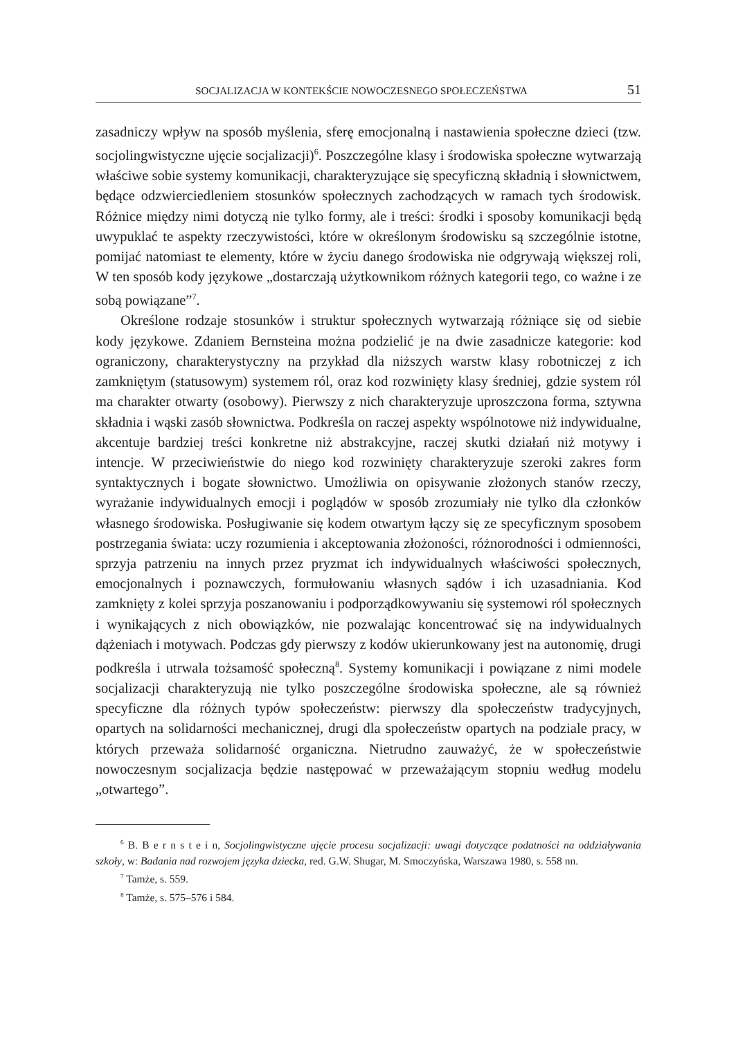SOCJALIZACJA W KONTEKŚCIE NOWOCZESNEGO SPOŁECZEŃSTWA 51
zasadniczy wpływ na sposób myślenia, sferę emocjonalną i nastawienia społeczne dzieci (tzw. socjolingwistyczne ujęcie socjalizacji)<sup>6</sup>. Poszczególne klasy i środowiska społeczne wytwarzają właściwe sobie systemy komunikacji, charakteryzujące się specyficzną składnią i słownictwem, będące odzwierciedleniem stosunków społecznych zachodzących w ramach tych środowisk. Różnice między nimi dotyczą nie tylko formy, ale i treści: środki i sposoby komunikacji będą uwypuklać te aspekty rzeczywistości, które w określonym środowisku są szczególnie istotne, pomijać natomiast te elementy, które w życiu danego środowiska nie odgrywają większej roli, W ten sposób kody językowe „dostarczają użytkownikom różnych kategorii tego, co ważne i ze sobą powiązane”<sup>7</sup>.
Określone rodzaje stosunków i struktur społecznych wytwarzają różniące się od siebie kody językowe. Zdaniem Bernsteina można podzielić je na dwie zasadnicze kategorie: kod ograniczony, charakterystyczny na przykład dla niższych warstw klasy robotniczej z ich zamkniętym (statusowym) systemem ról, oraz kod rozwinięty klasy średniej, gdzie system ról ma charakter otwarty (osobowy). Pierwszy z nich charakteryzuje uproszczona forma, sztywna składnia i wąski zasób słownictwa. Podkreśla on raczej aspekty wspólnotowe niż indywidualne, akcentuje bardziej treści konkretne niż abstrakcyjne, raczej skutki działań niż motywy i intencje. W przeciwieństwie do niego kod rozwinięty charakteryzuje szeroki zakres form syntaktycznych i bogate słownictwo. Umożliwia on opisywanie złożonych stanów rzeczy, wyrażanie indywidualnych emocji i poglądów w sposób zrozumiały nie tylko dla członków własnego środowiska. Posługiwanie się kodem otwartym łączy się ze specyficznym sposobem postrzegania świata: uczy rozumienia i akceptowania złożoności, różnorodności i odmienności, sprzyja patrzeniu na innych przez pryzmat ich indywidualnych właściwości społecznych, emocjonalnych i poznawczych, formułowaniu własnych sądów i ich uzasadniania. Kod zamknięty z kolei sprzyja poszanowaniu i podporządkowywaniu się systemowi ról społecznych i wynikających z nich obowiązków, nie pozwalając koncentrować się na indywidualnych dążeniach i motywach. Podczas gdy pierwszy z kodów ukierunkowany jest na autonomię, drugi podkreśla i utrwala tożsamość społeczną<sup>8</sup>. Systemy komunikacji i powiązane z nimi modele socjalizacji charakteryzują nie tylko poszczególne środowiska społeczne, ale są również specyficzne dla różnych typów społeczeństw: pierwszy dla społeczeństw tradycyjnych, opartych na solidarności mechanicznej, drugi dla społeczeństw opartych na podziale pracy, w których przeważa solidarność organiczna. Nietrudno zauważyć, że w społeczeństwie nowoczesnym socjalizacja będzie następować w przeważającym stopniu według modelu „otwartego”.
<sup>6</sup> B. B e r n s t e i n, Socjolingwistyczne ujęcie procesu socjalizacji: uwagi dotyczące podatności na oddziaływania szkoły, w: Badania nad rozwojem języka dziecka, red. G.W. Shugar, M. Smoczyńska, Warszawa 1980, s. 558 nn.
<sup>7</sup> Tamże, s. 559.
<sup>8</sup> Tamże, s. 575–576 i 584.